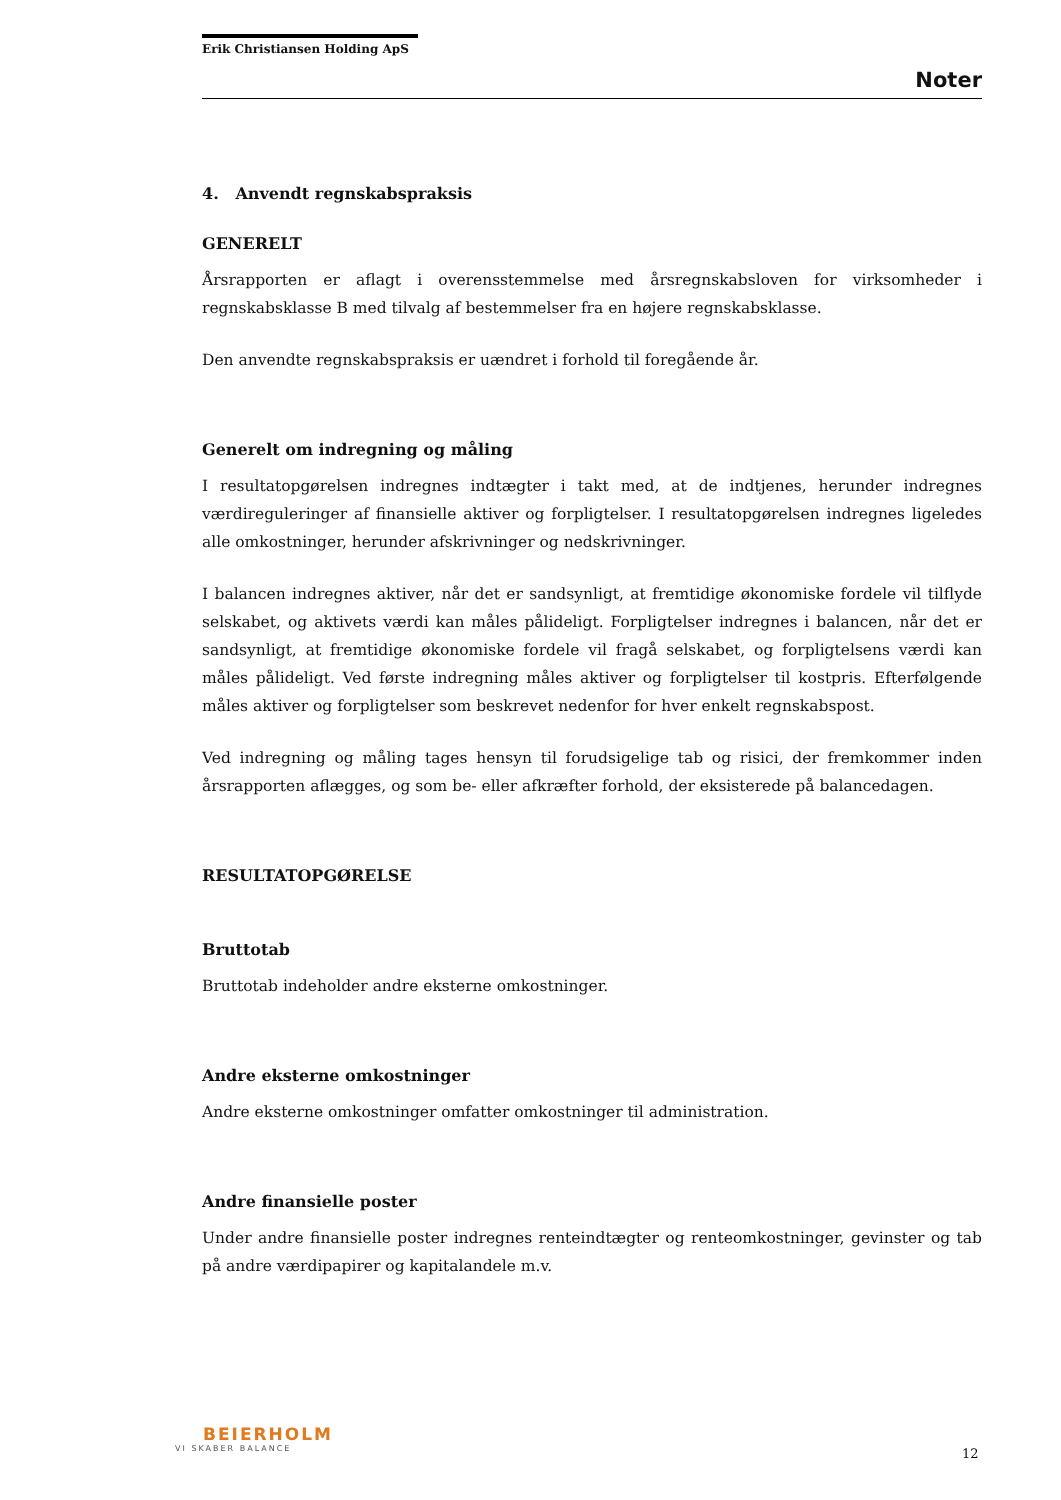Erik Christiansen Holding ApS
Noter
4. Anvendt regnskabspraksis
GENERELT
Årsrapporten er aflagt i overensstemmelse med årsregnskabsloven for virksomheder i regnskabsklasse B med tilvalg af bestemmelser fra en højere regnskabsklasse.
Den anvendte regnskabspraksis er uændret i forhold til foregående år.
Generelt om indregning og måling
I resultatopgørelsen indregnes indtægter i takt med, at de indtjenes, herunder indregnes værdireguleringer af finansielle aktiver og forpligtelser. I resultatopgørelsen indregnes ligeledes alle omkostninger, herunder afskrivninger og nedskrivninger.
I balancen indregnes aktiver, når det er sandsynligt, at fremtidige økonomiske fordele vil tilflyde selskabet, og aktivets værdi kan måles pålideligt. Forpligtelser indregnes i balancen, når det er sandsynligt, at fremtidige økonomiske fordele vil fragå selskabet, og forpligtelsens værdi kan måles pålideligt. Ved første indregning måles aktiver og forpligtelser til kostpris. Efterfølgende måles aktiver og forpligtelser som beskrevet nedenfor for hver enkelt regnskabspost.
Ved indregning og måling tages hensyn til forudsigelige tab og risici, der fremkommer inden årsrapporten aflægges, og som be- eller afkræfter forhold, der eksisterede på balancedagen.
RESULTATOPGØRELSE
Bruttotab
Bruttotab indeholder andre eksterne omkostninger.
Andre eksterne omkostninger
Andre eksterne omkostninger omfatter omkostninger til administration.
Andre finansielle poster
Under andre finansielle poster indregnes renteindtægter og renteomkostninger, gevinster og tab på andre værdipapirer og kapitalandele m.v.
BEIERHOLM
VI SKABER BALANCE
12